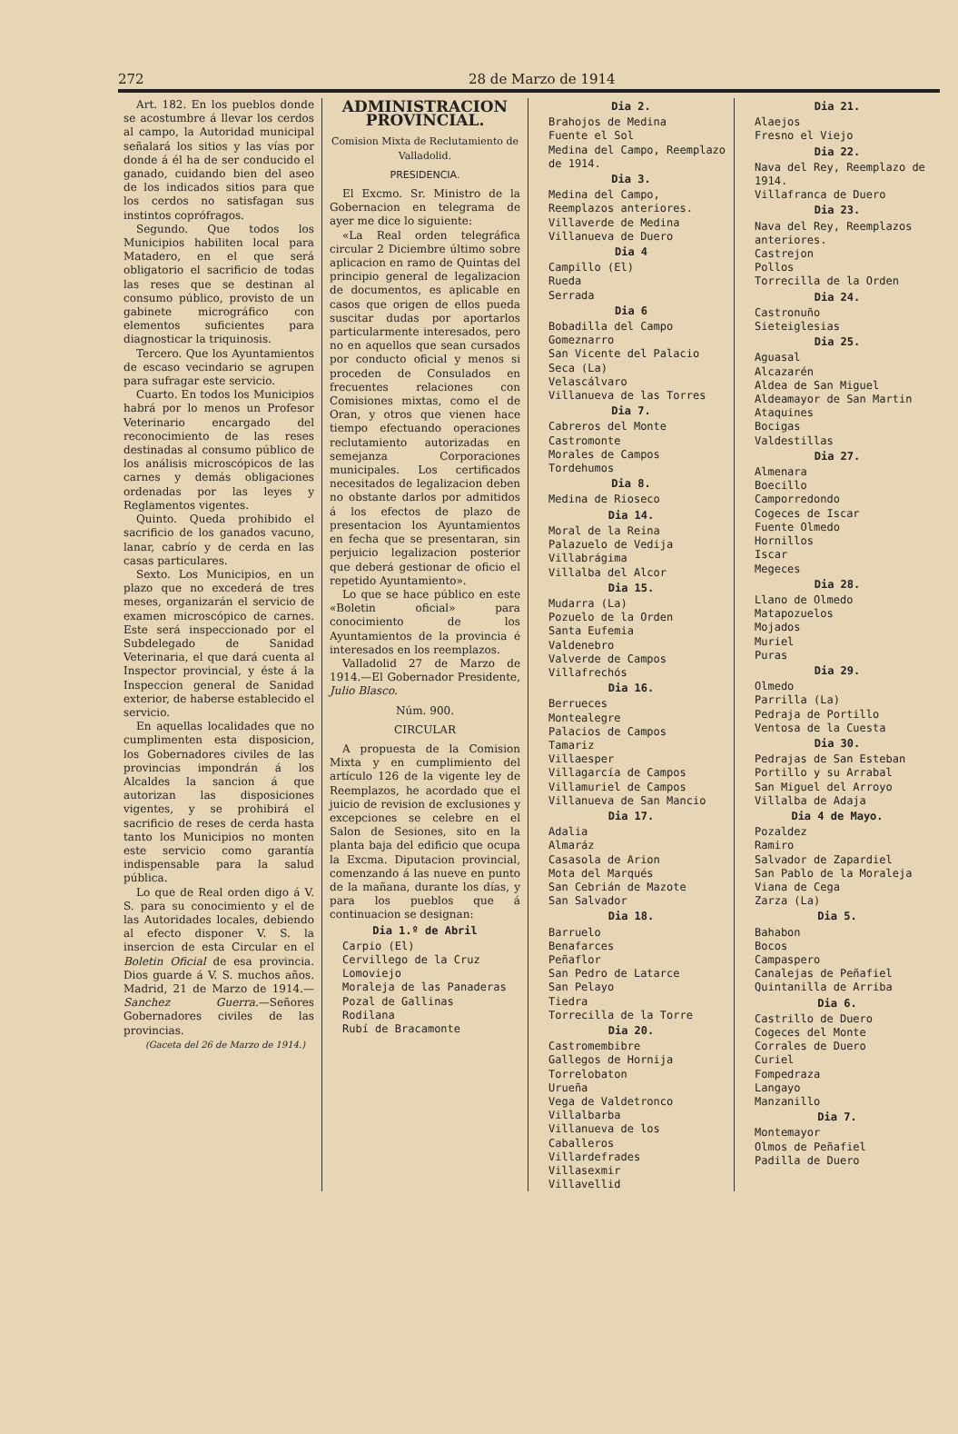272 28 de Marzo de 1914
Art. 182. En los pueblos donde se acostumbre á llevar los cerdos al campo, la Autoridad municipal señalará los sitios y las vías por donde á él ha de ser conducido el ganado, cuidando bien del aseo de los indicados sitios para que los cerdos no satisfagan sus instintos coprófragos.
Segundo. Que todos los Municipios habiliten local para Matadero, en el que será obligatorio el sacrificio de todas las reses que se destinan al consumo público, provisto de un gabinete micrográfico con elementos suficientes para diagnosticar la triquinosis.
Tercero. Que los Ayuntamientos de escaso vecindario se agrupen para sufragar este servicio.
Cuarto. En todos los Municipios habrá por lo menos un Profesor Veterinario encargado del reconocimiento de las reses destinadas al consumo público de los análisis microscópicos de las carnes y demás obligaciones ordenadas por las leyes y Reglamentos vigentes.
Quinto. Queda prohibido el sacrificio de los ganados vacuno, lanar, cabrío y de cerda en las casas particulares.
Sexto. Los Municipios, en un plazo que no excederá de tres meses, organizarán el servicio de examen microscópico de carnes. Este será inspeccionado por el Subdelegado de Sanidad Veterinaria, el que dará cuenta al Inspector provincial, y éste á la Inspeccion general de Sanidad exterior, de haberse establecido el servicio.
En aquellas localidades que no cumplimenten esta disposicion, los Gobernadores civiles de las provincias impondrán á los Alcaldes la sancion á que autorizan las disposiciones vigentes, y se prohibirá el sacrificio de reses de cerda hasta tanto los Municipios no monten este servicio como garantía indispensable para la salud pública.
Lo que de Real orden digo á V. S. para su conocimiento y el de las Autoridades locales, debiendo al efecto disponer V. S. la insercion de esta Circular en el Boletin Oficial de esa provincia. Dios guarde á V. S. muchos años. Madrid, 21 de Marzo de 1914.—Sanchez Guerra.—Señores Gobernadores civiles de las provincias.
(Gaceta del 26 de Marzo de 1914.)
ADMINISTRACION PROVINCIAL.
Comision Mixta de Reclutamiento de Valladolid.
PRESIDENCIA.
El Excmo. Sr. Ministro de la Gobernacion en telegrama de ayer me dice lo siguiente:
«La Real orden telegráfica circular 2 Diciembre último sobre aplicacion en ramo de Quintas del principio general de legalizacion de documentos, es aplicable en casos que origen de ellos pueda suscitar dudas por aportarlos particularmente interesados, pero no en aquellos que sean cursados por conducto oficial y menos si proceden de Consulados en frecuentes relaciones con Comisiones mixtas, como el de Oran, y otros que vienen hace tiempo efectuando operaciones reclutamiento autorizadas en semejanza Corporaciones municipales. Los certificados necesitados de legalizacion deben no obstante darlos por admitidos á los efectos de plazo de presentacion los Ayuntamientos en fecha que se presentaran, sin perjuicio legalizacion posterior que deberá gestionar de oficio el repetido Ayuntamiento».
Lo que se hace público en este «Boletin oficial» para conocimiento de los Ayuntamientos de la provincia é interesados en los reemplazos.
Valladolid 27 de Marzo de 1914.—El Gobernador Presidente, Julio Blasco.
Núm. 900.
CIRCULAR
A propuesta de la Comision Mixta y en cumplimiento del artículo 126 de la vigente ley de Reemplazos, he acordado que el juicio de revision de exclusiones y excepciones se celebre en el Salon de Sesiones, sito en la planta baja del edificio que ocupa la Excma. Diputacion provincial, comenzando á las nueve en punto de la mañana, durante los días, y para los pueblos que á continuacion se designan:
Dia 1.º de Abril
Carpio (El)
Cervillego de la Cruz
Lomoviejo
Moraleja de las Panaderas
Pozal de Gallinas
Rodilana
Rubí de Bracamonte
Dia 2.
Brahojos de Medina
Fuente el Sol
Medina del Campo, Reemplazo de 1914.
Dia 3.
Medina del Campo, Reemplazos anteriores.
Villaverde de Medina
Villanueva de Duero
Dia 4
Campillo (El)
Rueda
Serrada
Dia 6
Bobadilla del Campo
Gomeznarro
San Vicente del Palacio
Seca (La)
Velascálvaro
Villanueva de las Torres
Dia 7.
Cabreros del Monte
Castromonte
Morales de Campos
Tordehumos
Dia 8.
Medina de Rioseco
Dia 14.
Moral de la Reina
Palazuelo de Vedija
Villabrágima
Villalba del Alcor
Dia 15.
Mudarra (La)
Pozuelo de la Orden
Santa Eufemia
Valdenebro
Valverde de Campos
Villafrechós
Dia 16.
Berrueces
Montealegre
Palacios de Campos
Tamariz
Villaesper
Villagarcía de Campos
Villamuriel de Campos
Villanueva de San Mancio
Dia 17.
Adalia
Almaráz
Casasola de Arion
Mota del Marqués
San Cebrián de Mazote
San Salvador
Dia 18.
Barruelo
Benafarces
Peñaflor
San Pedro de Latarce
San Pelayo
Tiedra
Torrecilla de la Torre
Dia 20.
Castromembibre
Gallegos de Hornija
Torrelobaton
Urueña
Vega de Valdetronco
Villalbarba
Villanueva de los Caballeros
Villardefrades
Villasexmir
Villavellid
Dia 21.
Alaejos
Fresno el Viejo
Dia 22.
Nava del Rey, Reemplazo de 1914.
Villafranca de Duero
Dia 23.
Nava del Rey, Reemplazos anteriores.
Castrejon
Pollos
Torrecilla de la Orden
Dia 24.
Castronuño
Sieteiglesias
Dia 25.
Aguasal
Alcazarén
Aldea de San Miguel
Aldeamayor de San Martin
Ataquines
Bocigas
Valdestillas
Dia 27.
Almenara
Boecillo
Camporredondo
Cogeces de Iscar
Fuente Olmedo
Hornillos
Iscar
Megeces
Dia 28.
Llano de Olmedo
Matapozuelos
Mojados
Muriel
Puras
Dia 29.
Olmedo
Parrilla (La)
Pedraja de Portillo
Ventosa de la Cuesta
Dia 30.
Pedrajas de San Esteban
Portillo y su Arrabal
San Miguel del Arroyo
Villalba de Adaja
Dia 4 de Mayo.
Pozaldez
Ramiro
Salvador de Zapardiel
San Pablo de la Moraleja
Viana de Cega
Zarza (La)
Dia 5.
Bahabon
Bocos
Campaspero
Canalejas de Peñafiel
Quintanilla de Arriba
Dia 6.
Castrillo de Duero
Cogeces del Monte
Corrales de Duero
Curiel
Fompedraza
Langayo
Manzanillo
Dia 7.
Montemayor
Olmos de Peñafiel
Padilla de Duero